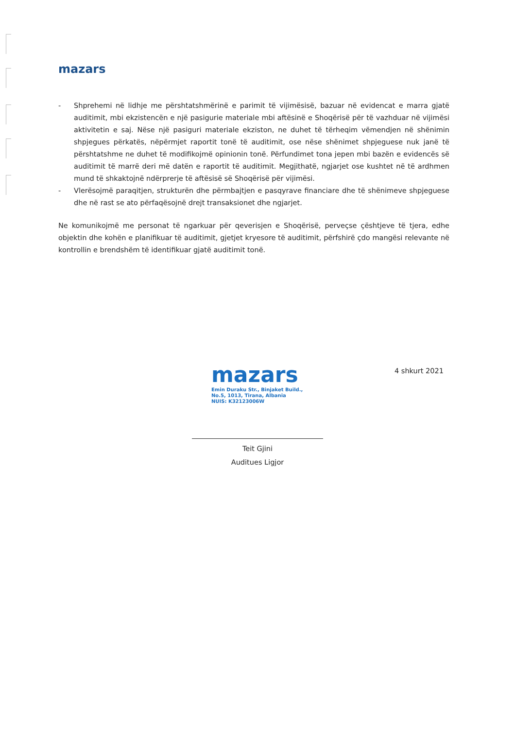mazars
- Shprehemi në lidhje me përshtatshmërinë e parimit të vijimësisë, bazuar në evidencat e marra gjatë auditimit, mbi ekzistencën e një pasigurie materiale mbi aftësinë e Shoqërisë për të vazhduar në vijimësi aktivitetin e saj. Nëse një pasiguri materiale ekziston, ne duhet të tërheqim vëmendjen në shënimin shpjegues përkatës, nëpërmjet raportit tonë të auditimit, ose nëse shënimet shpjeguese nuk janë të përshtatshme ne duhet të modifikojmë opinionin tonë. Përfundimet tona jepen mbi bazën e evidencës së auditimit të marrë deri më datën e raportit të auditimit. Megjithatë, ngjarjet ose kushtet në të ardhmen mund të shkaktojnë ndërprerje të aftësisë së Shoqërisë për vijimësi.
- Vlerësojmë paraqitjen, strukturën dhe përmbajtjen e pasqyrave financiare dhe të shënimeve shpjeguese dhe në rast se ato përfaqësojnë drejt transaksionet dhe ngjarjet.
Ne komunikojmë me personat të ngarkuar për qeverisjen e Shoqërisë, perveçse çështjeve të tjera, edhe objektin dhe kohën e planifikuar të auditimit, gjetjet kryesore të auditimit, përfshirë çdo mangësi relevante në kontrollin e brendshëm të identifikuar gjatë auditimit tonë.
mazars
Emin Duraku Str., Binjaket Build.,
No.5, 1013, Tirana, Albania
NUIS: K32123006W
Teit Gjini
Auditues Ligjor
4 shkurt 2021